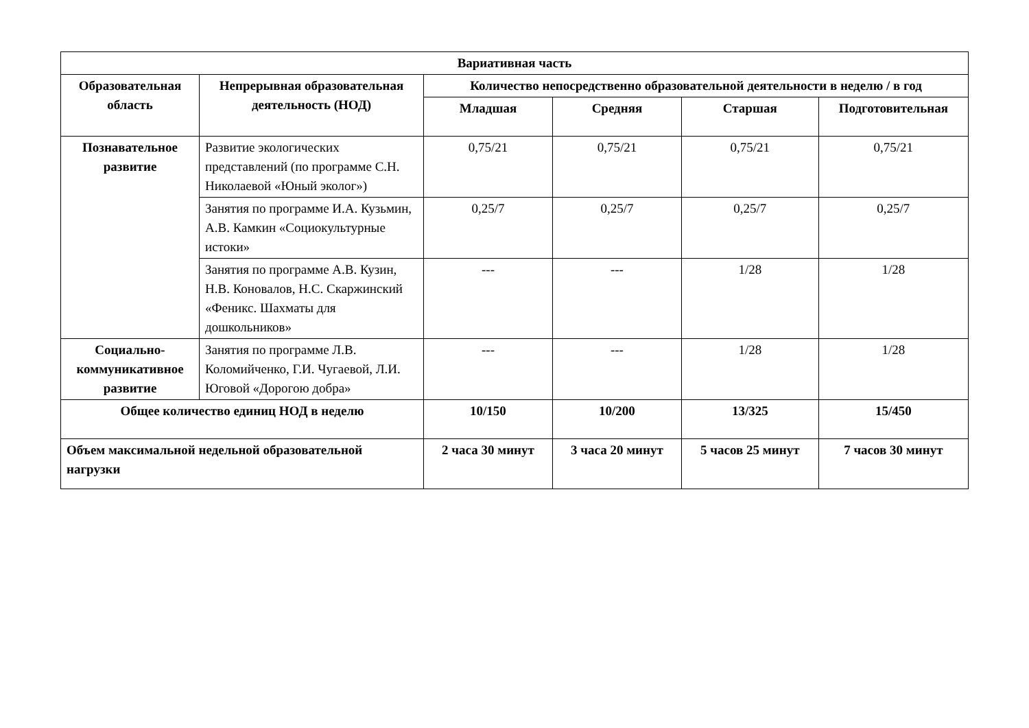| Вариативная часть | | | | | |
| --- | --- | --- | --- | --- | --- |
| Образовательная область | Непрерывная образовательная деятельность (НОД) | Количество непосредственно образовательной деятельности в неделю / в год | | | |
| | | Младшая | Средняя | Старшая | Подготовительная |
| Познавательное развитие | Развитие экологических представлений (по программе С.Н. Николаевой «Юный эколог») | 0,75/21 | 0,75/21 | 0,75/21 | 0,75/21 |
| | Занятия по программе И.А. Кузьмин, А.В. Камкин «Социокультурные истоки» | 0,25/7 | 0,25/7 | 0,25/7 | 0,25/7 |
| | Занятия по программе А.В. Кузин, Н.В. Коновалов, Н.С. Скаржинский «Феникс. Шахматы для дошкольников» | --- | --- | 1/28 | 1/28 |
| Социально-коммуникативное развитие | Занятия по программе Л.В. Коломийченко, Г.И. Чугаевой, Л.И. Юговой «Дорогою добра» | --- | --- | 1/28 | 1/28 |
| Общее количество единиц НОД в неделю | | 10/150 | 10/200 | 13/325 | 15/450 |
| Объем максимальной недельной образовательной нагрузки | | 2 часа 30 минут | 3 часа 20 минут | 5 часов 25 минут | 7 часов 30 минут |